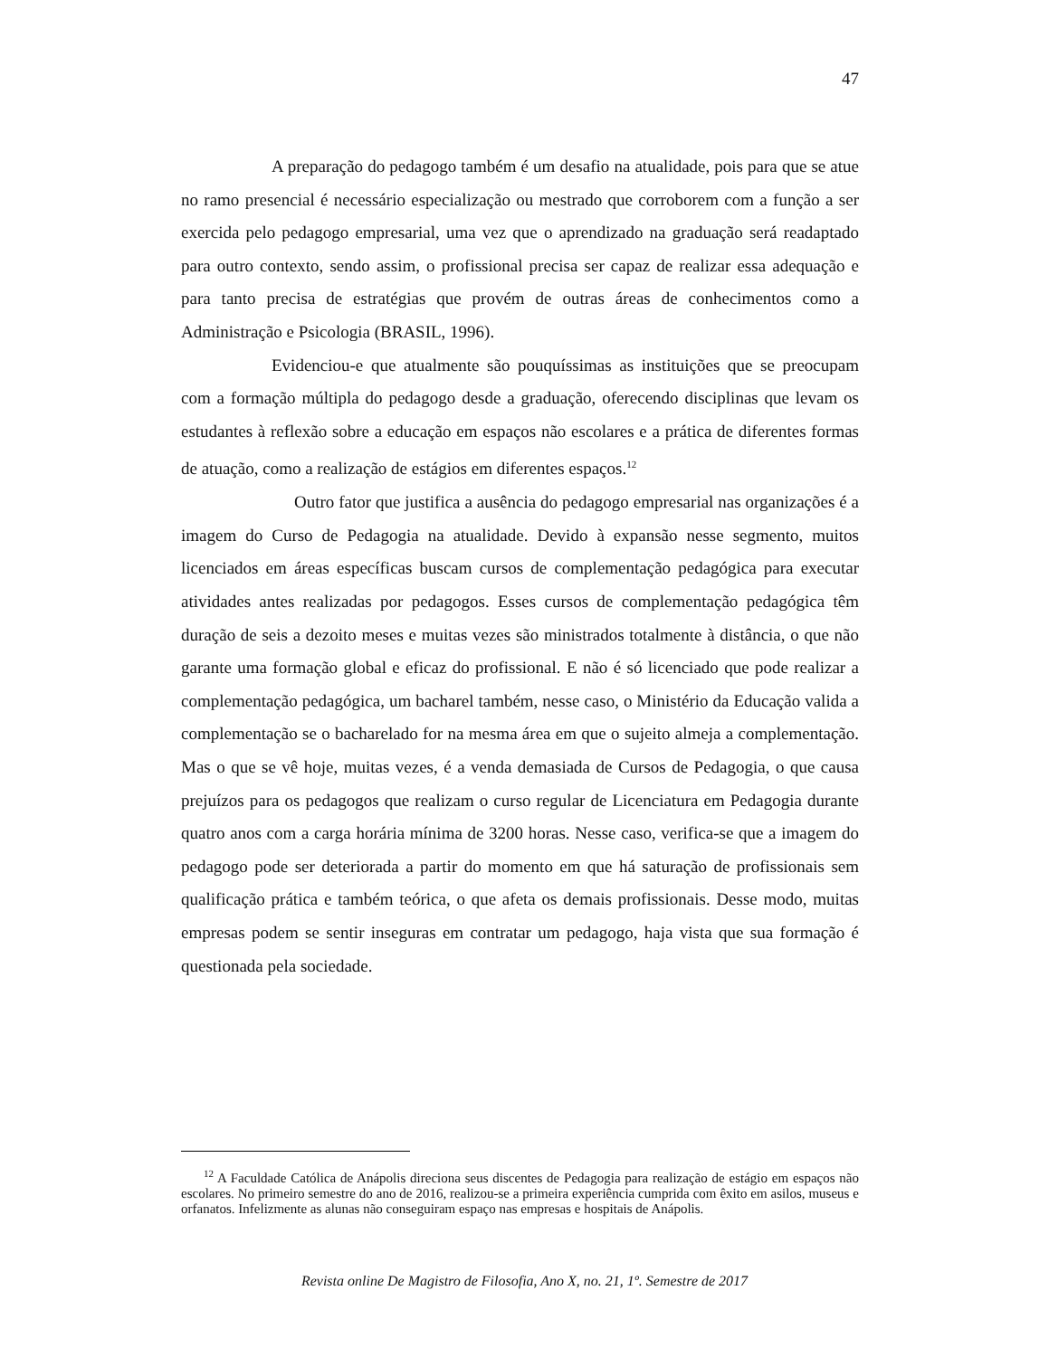47
A preparação do pedagogo também é um desafio na atualidade, pois para que se atue no ramo presencial é necessário especialização ou mestrado que corroborem com a função a ser exercida pelo pedagogo empresarial, uma vez que o aprendizado na graduação será readaptado para outro contexto, sendo assim, o profissional precisa ser capaz de realizar essa adequação e para tanto precisa de estratégias que provém de outras áreas de conhecimentos como a Administração e Psicologia (BRASIL, 1996).
Evidenciou-e que atualmente são pouquíssimas as instituições que se preocupam com a formação múltipla do pedagogo desde a graduação, oferecendo disciplinas que levam os estudantes à reflexão sobre a educação em espaços não escolares e a prática de diferentes formas de atuação, como a realização de estágios em diferentes espaços.<sup>12</sup>
Outro fator que justifica a ausência do pedagogo empresarial nas organizações é a imagem do Curso de Pedagogia na atualidade. Devido à expansão nesse segmento, muitos licenciados em áreas específicas buscam cursos de complementação pedagógica para executar atividades antes realizadas por pedagogos. Esses cursos de complementação pedagógica têm duração de seis a dezoito meses e muitas vezes são ministrados totalmente à distância, o que não garante uma formação global e eficaz do profissional. E não é só licenciado que pode realizar a complementação pedagógica, um bacharel também, nesse caso, o Ministério da Educação valida a complementação se o bacharelado for na mesma área em que o sujeito almeja a complementação. Mas o que se vê hoje, muitas vezes, é a venda demasiada de Cursos de Pedagogia, o que causa prejuízos para os pedagogos que realizam o curso regular de Licenciatura em Pedagogia durante quatro anos com a carga horária mínima de 3200 horas. Nesse caso, verifica-se que a imagem do pedagogo pode ser deteriorada a partir do momento em que há saturação de profissionais sem qualificação prática e também teórica, o que afeta os demais profissionais. Desse modo, muitas empresas podem se sentir inseguras em contratar um pedagogo, haja vista que sua formação é questionada pela sociedade.
<sup>12</sup> A Faculdade Católica de Anápolis direciona seus discentes de Pedagogia para realização de estágio em espaços não escolares. No primeiro semestre do ano de 2016, realizou-se a primeira experiência cumprida com êxito em asilos, museus e orfanatos. Infelizmente as alunas não conseguiram espaço nas empresas e hospitais de Anápolis.
Revista online De Magistro de Filosofia, Ano X, no. 21, 1º. Semestre de 2017